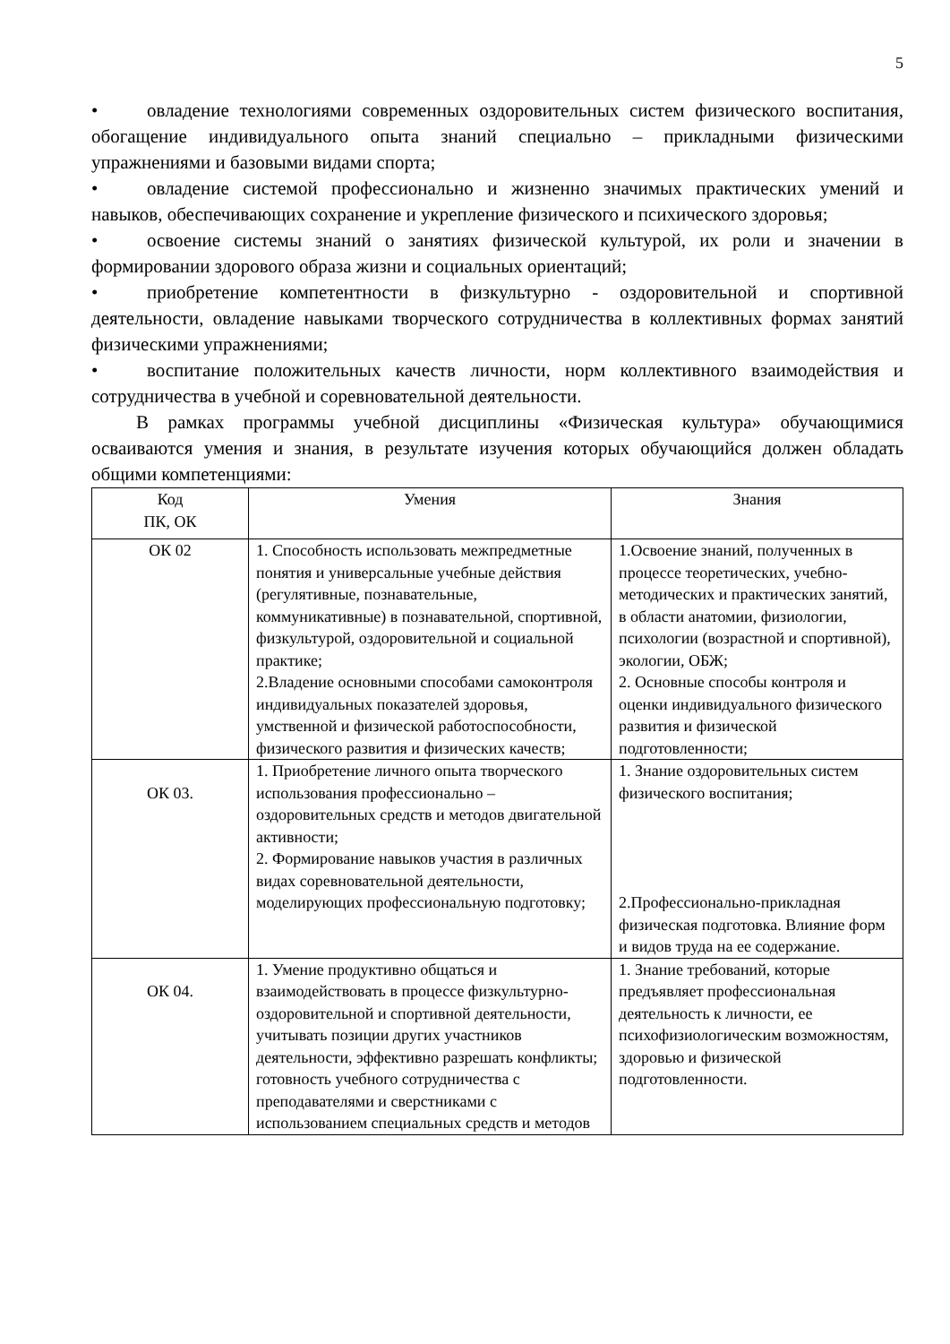5
• овладение технологиями современных оздоровительных систем физического воспитания, обогащение индивидуального опыта знаний специально – прикладными физическими упражнениями и базовыми видами спорта;
• овладение системой профессионально и жизненно значимых практических умений и навыков, обеспечивающих сохранение и укрепление физического и психического здоровья;
• освоение системы знаний о занятиях физической культурой, их роли и значении в формировании здорового образа жизни и социальных ориентаций;
• приобретение компетентности в физкультурно - оздоровительной и спортивной деятельности, овладение навыками творческого сотрудничества в коллективных формах занятий физическими упражнениями;
• воспитание положительных качеств личности, норм коллективного взаимодействия и сотрудничества в учебной и соревновательной деятельности.
В рамках программы учебной дисциплины «Физическая культура» обучающимися осваиваются умения и знания, в результате изучения которых обучающийся должен обладать общими компетенциями:
| Код ПК, ОК | Умения | Знания |
| --- | --- | --- |
| ОК 02 | 1. Способность использовать межпредметные понятия и универсальные учебные действия (регулятивные, познавательные, коммуникативные) в познавательной, спортивной, физкультурой, оздоровительной и социальной практике; 2.Владение основными способами самоконтроля индивидуальных показателей здоровья, умственной и физической работоспособности, физического развития и физических качеств; | 1.Освоение знаний, полученных в процессе теоретических, учебно-методических и практических занятий, в области анатомии, физиологии, психологии (возрастной и спортивной), экологии, ОБЖ; 2. Основные способы контроля и оценки индивидуального физического развития и физической подготовленности; |
| ОК 03. | 1. Приобретение личного опыта творческого использования профессионально – оздоровительных средств и методов двигательной активности; 2. Формирование навыков участия в различных видах соревновательной деятельности, моделирующих профессиональную подготовку; | 1. Знание оздоровительных систем физического воспитания; 2.Профессионально-прикладная физическая подготовка. Влияние форм и видов труда на ее содержание. |
| ОК 04. | 1. Умение продуктивно общаться и взаимодействовать в процессе физкультурно-оздоровительной и спортивной деятельности, учитывать позиции других участников деятельности, эффективно разрешать конфликты; готовность учебного сотрудничества с преподавателями и сверстниками с использованием специальных средств и методов | 1. Знание требований, которые предъявляет профессиональная деятельность к личности, ее психофизиологическим возможностям, здоровью и физической подготовленности. |